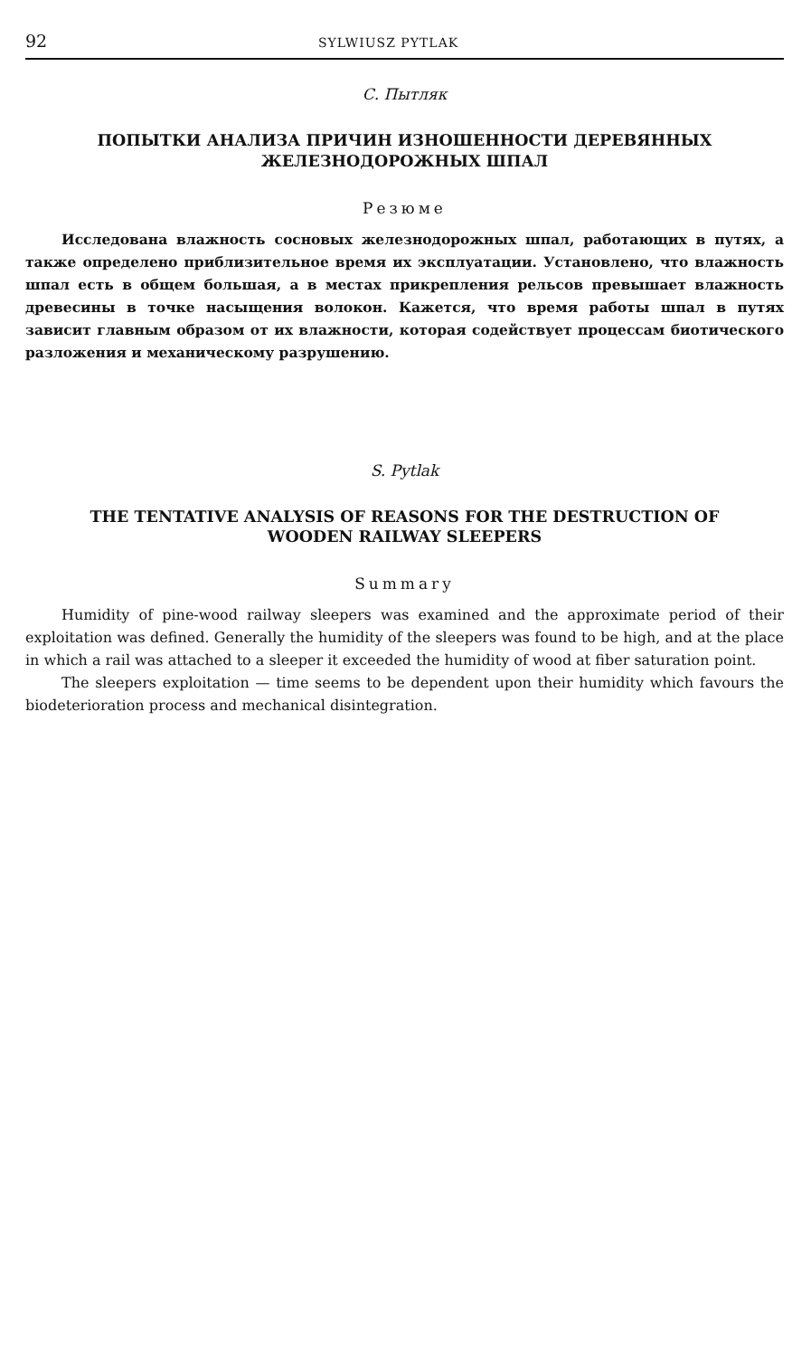92 SYLWIUSZ PYTLAK
С. Пытляк
ПОПЫТКИ АНАЛИЗА ПРИЧИН ИЗНОШЕННОСТИ ДЕРЕВЯННЫХ
ЖЕЛЕЗНОДОРОЖНЫХ ШПАЛ
Резюме
Исследована влажность сосновых железнодорожных шпал, работающих в путях, а также определено приблизительное время их эксплуатации. Установлено, что влажность шпал есть в общем большая, а в местах прикрепления рельсов превышает влажность древесины в точке насыщения волокон. Кажется, что время работы шпал в путях зависит главным образом от их влажности, которая содействует процессам биотического разложения и механическому разрушению.
S. Pytlak
THE TENTATIVE ANALYSIS OF REASONS FOR THE DESTRUCTION OF
WOODEN RAILWAY SLEEPERS
Summary
Humidity of pine-wood railway sleepers was examined and the approximate period of their exploitation was defined. Generally the humidity of the sleepers was found to be high, and at the place in which a rail was attached to a sleeper it exceeded the humidity of wood at fiber saturation point.
The sleepers exploitation — time seems to be dependent upon their humidity which favours the biodeterioration process and mechanical disintegration.